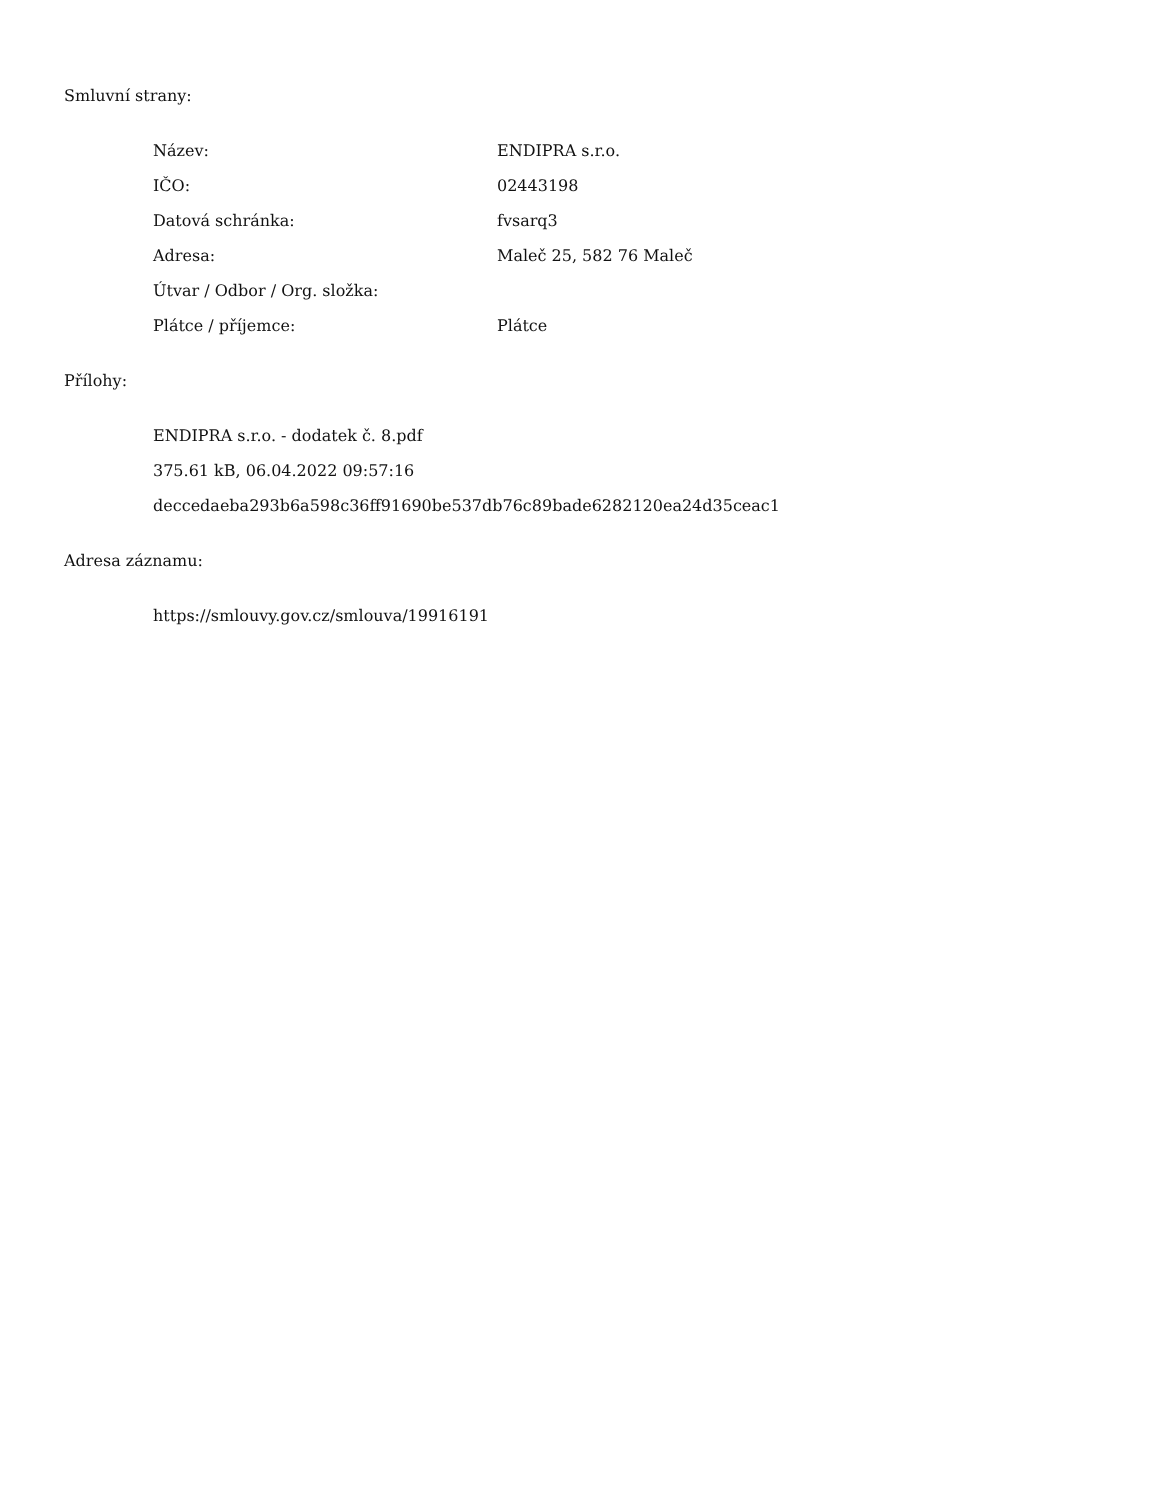Smluvní strany:
| Název: | ENDIPRA s.r.o. |
| IČO: | 02443198 |
| Datová schránka: | fvsarq3 |
| Adresa: | Maleč 25, 582 76 Maleč |
| Útvar / Odbor / Org. složka: | |
| Plátce / příjemce: | Plátce |
Přílohy:
ENDIPRA s.r.o. - dodatek č. 8.pdf
375.61 kB, 06.04.2022 09:57:16
deccedaeba293b6a598c36ff91690be537db76c89bade6282120ea24d35ceac1
Adresa záznamu:
https://smlouvy.gov.cz/smlouva/19916191